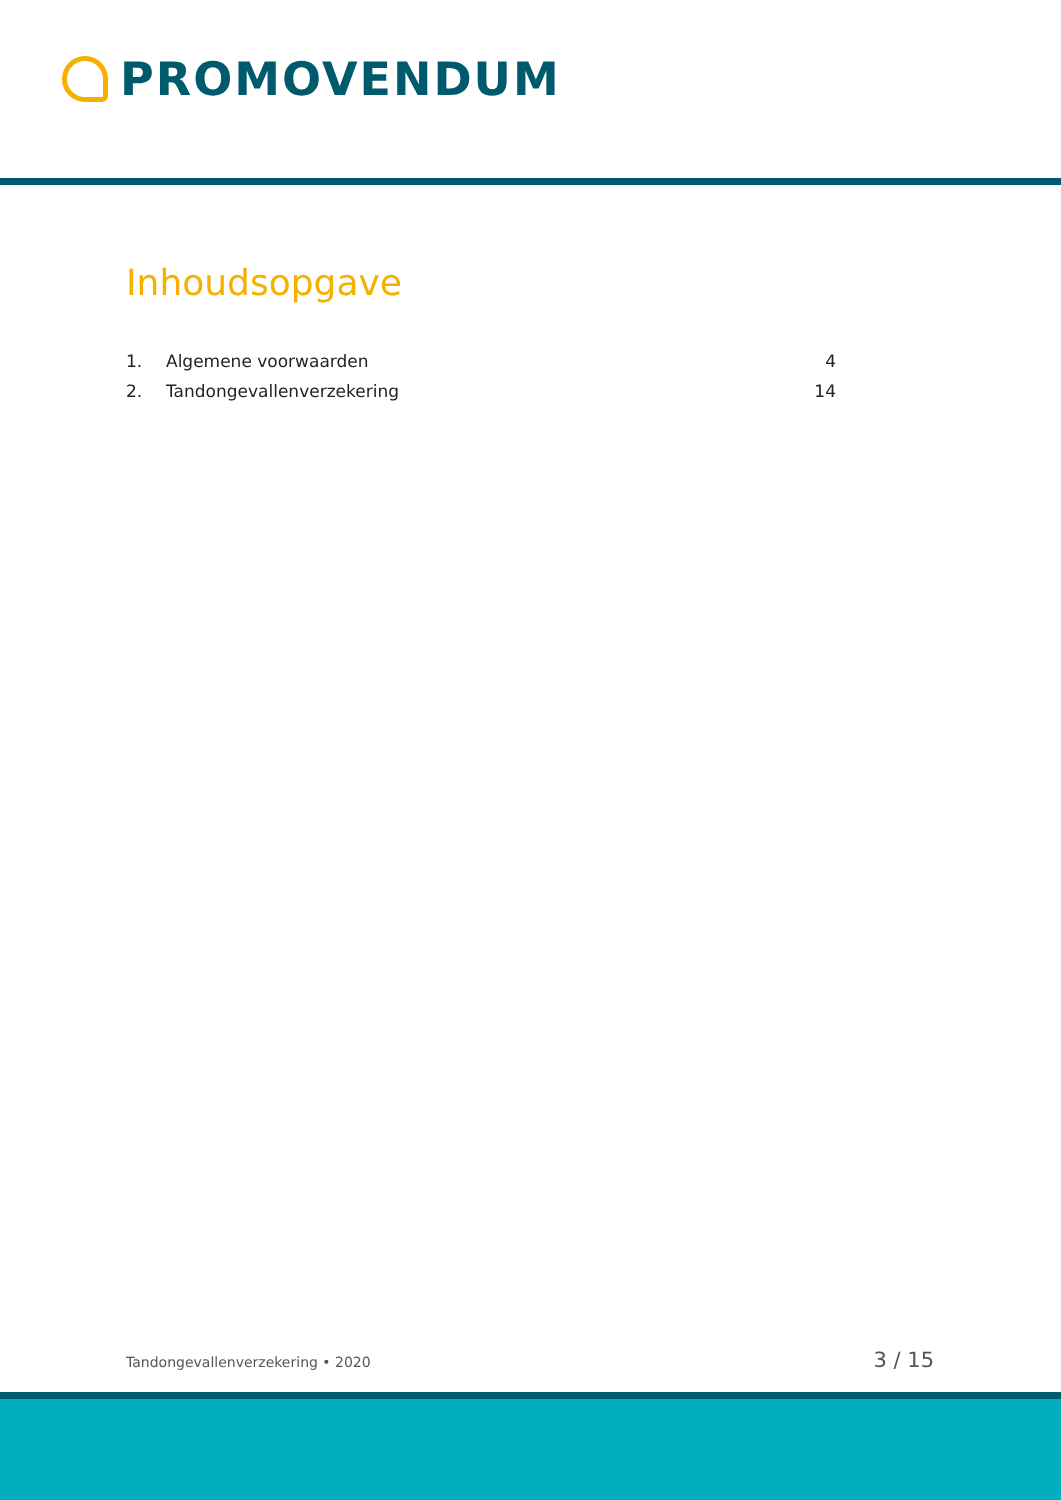PROMOVENDUM
Inhoudsopgave
1. Algemene voorwaarden 4
2. Tandongevallenverzekering 14
Tandongevallenverzekering • 2020 3 / 15